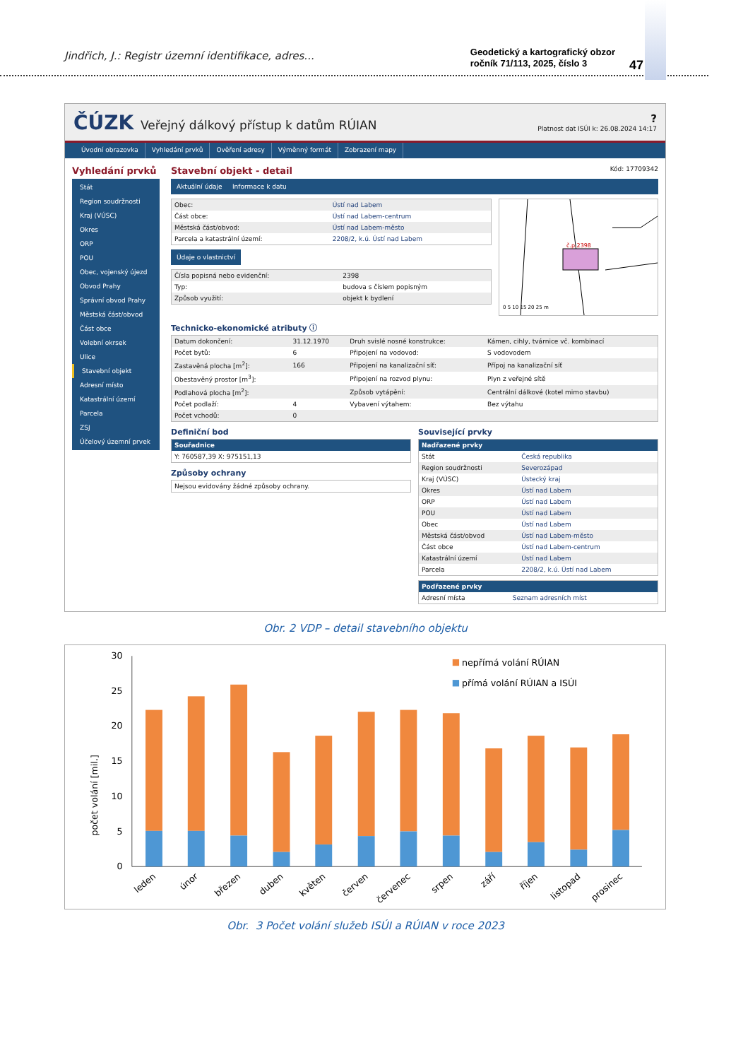Jindřich, J.: Registr územní identifikace, adres...
Geodetický a kartografický obzor
ročník 71/113, 2025, číslo 3
47
ČÚZK Veřejný dálkový přístup k datům RÚIAN
?
Platnost dat ISÚI k: 26.08.2024 14:17
Úvodní obrazovka Vyhledání prvků Ověření adresy Výměnný formát Zobrazení mapy
Vyhledání prvků
Stát
Region soudržnosti
Kraj (VÚSC)
Okres
ORP
POU
Obec, vojenský újezd
Obvod Prahy
Správní obvod Prahy
Městská část/obvod
Část obce
Volební okrsek
Ulice
Stavební objekt
Adresní místo
Katastrální území
Parcela
ZSJ
Účelový územní prvek
Stavební objekt - detail
Kód: 17709342
Aktuální údaje Informace k datu
| Obec: | Ústí nad Labem |
| Část obce: | Ústí nad Labem-centrum |
| Městská část/obvod: | Ústí nad Labem-město |
| Parcela a katastrální území: | 2208/2, k.ú. Ústí nad Labem |
Údaje o vlastnictví
| Čísla popisná nebo evidenční: | 2398 |
| Typ: | budova s číslem popisným |
| Způsob využití: | objekt k bydlení |
č.p.2398
0 5 10 15 20 25 m
Technicko-ekonomické atributy ⓘ
| Datum dokončení: | 31.12.1970 | Druh svislé nosné konstrukce: | Kámen, cihly, tvárnice vč. kombinací |
| Počet bytů: | 6 | Připojení na vodovod: | S vodovodem |
| Zastavěná plocha [m<sup>2</sup>]: | 166 | Připojení na kanalizační síť: | Přípoj na kanalizační síť |
| Obestavěný prostor [m<sup>3</sup>]: | | Připojení na rozvod plynu: | Plyn z veřejné sítě |
| Podlahová plocha [m<sup>2</sup>]: | | Způsob vytápění: | Centrální dálkové (kotel mimo stavbu) |
| Počet podlaží: | 4 | Vybavení výtahem: | Bez výtahu |
| Počet vchodů: | 0 | | |
Definiční bod
| Souřadnice |
| --- |
| Y: 760587,39 X: 975151,13 |
Způsoby ochrany
Nejsou evidovány žádné způsoby ochrany.
Související prvky
| Nadřazené prvky | |
| --- | --- |
| Stát | Česká republika |
| Region soudržnosti | Severozápad |
| Kraj (VÚSC) | Ústecký kraj |
| Okres | Ústí nad Labem |
| ORP | Ústí nad Labem |
| POU | Ústí nad Labem |
| Obec | Ústí nad Labem |
| Městská část/obvod | Ústí nad Labem-město |
| Část obce | Ústí nad Labem-centrum |
| Katastrální území | Ústí nad Labem |
| Parcela | 2208/2, k.ú. Ústí nad Labem |
| Podřazené prvky | |
| --- | --- |
| Adresní místa | Seznam adresních míst |
Obr. 2 VDP – detail stavebního objektu
30
25
20
15
10
5
0
počet volání [mil.]
leden
únor
březen
duben
květen
červen
červenec
srpen
září
říjen
listopad
prosinec
nepřímá volání RÚIAN
přímá volání RÚIAN a ISÚI
Obr. 3 Počet volání služeb ISÚI a RÚIAN v roce 2023